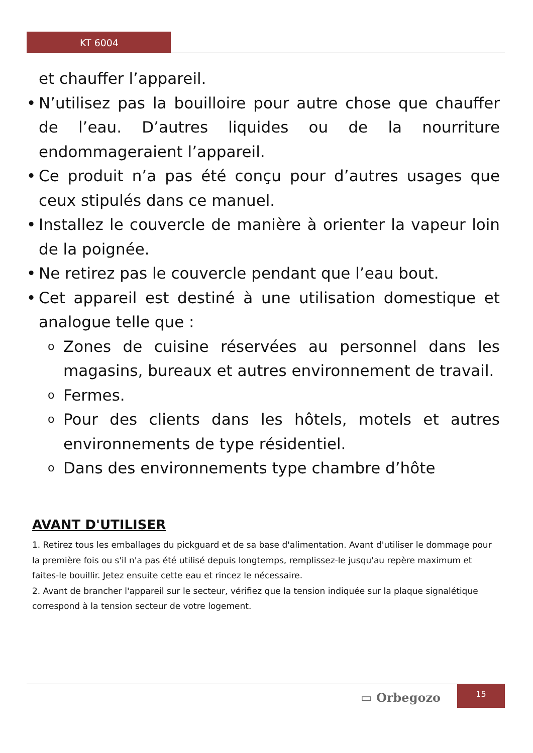KT 6004
et chauffer l’appareil.
• N’utilisez pas la bouilloire pour autre chose que chauffer de l’eau. D’autres liquides ou de la nourriture endommageraient l’appareil.
• Ce produit n’a pas été conçu pour d’autres usages que ceux stipulés dans ce manuel.
• Installez le couvercle de manière à orienter la vapeur loin de la poignée.
• Ne retirez pas le couvercle pendant que l’eau bout.
• Cet appareil est destiné à une utilisation domestique et analogue telle que :
o Zones de cuisine réservées au personnel dans les magasins, bureaux et autres environnement de travail.
o Fermes.
o Pour des clients dans les hôtels, motels et autres environnements de type résidentiel.
o Dans des environnements type chambre d’hôte
AVANT D'UTILISER
1. Retirez tous les emballages du pickguard et de sa base d'alimentation. Avant d'utiliser le dommage pour la première fois ou s'il n'a pas été utilisé depuis longtemps, remplissez-le jusqu'au repère maximum et faites-le bouillir. Jetez ensuite cette eau et rincez le nécessaire.
2. Avant de brancher l'appareil sur le secteur, vérifiez que la tension indiquée sur la plaque signalétique correspond à la tension secteur de votre logement.
▭ Orbegozo
15